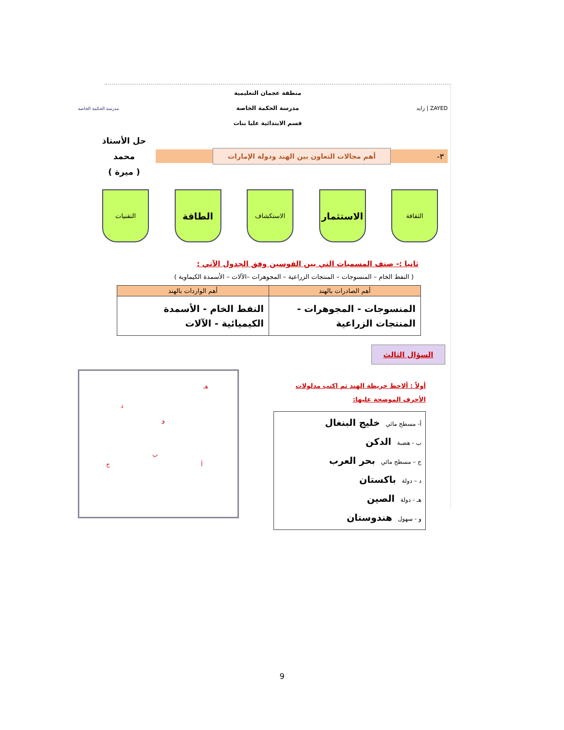ZAYED | زايد
منطقة عجمان التعليمية
مدرسة الحكمة الخاصة
قسم الابتدائية عليا بنات
مدرسة الحكمة الخاصة
٣- أهم مجالات التعاون بين الهند ودولة الإمارات
حل الأستاذ محمد
( ميرة )
الثقافة
الاستثمار
الاستكشاف
الطاقة
التقنيات
ثانيا :- صنف المسميات التي بين القوسين وفق الجدول الآتي :
( النفط الخام – المنسوجات – المنتجات الزراعية – المجوهرات –الآلات – الأسمدة الكيماوية )
| أهم الصادرات بالهند | أهم الواردات بالهند |
| --- | --- |
| المنسوجات - المجوهرات - المنتجات الزراعية | النفط الخام - الأسمدة الكيميائية - الآلات |
السؤال الثالث
أولاً : ألاحظ خريطة الهند ثم اكتب مدلولات الأحرف الموضحة عليها:
أ- مسطح مائي خليج البنغال
ب - هضبة الدكن
ج – مسطح مائي بحر العرب
د – دولة باكستان
هـ - دولة الصين
و - سهول هندوستان
هـ
د
و
ب
ج أ
9